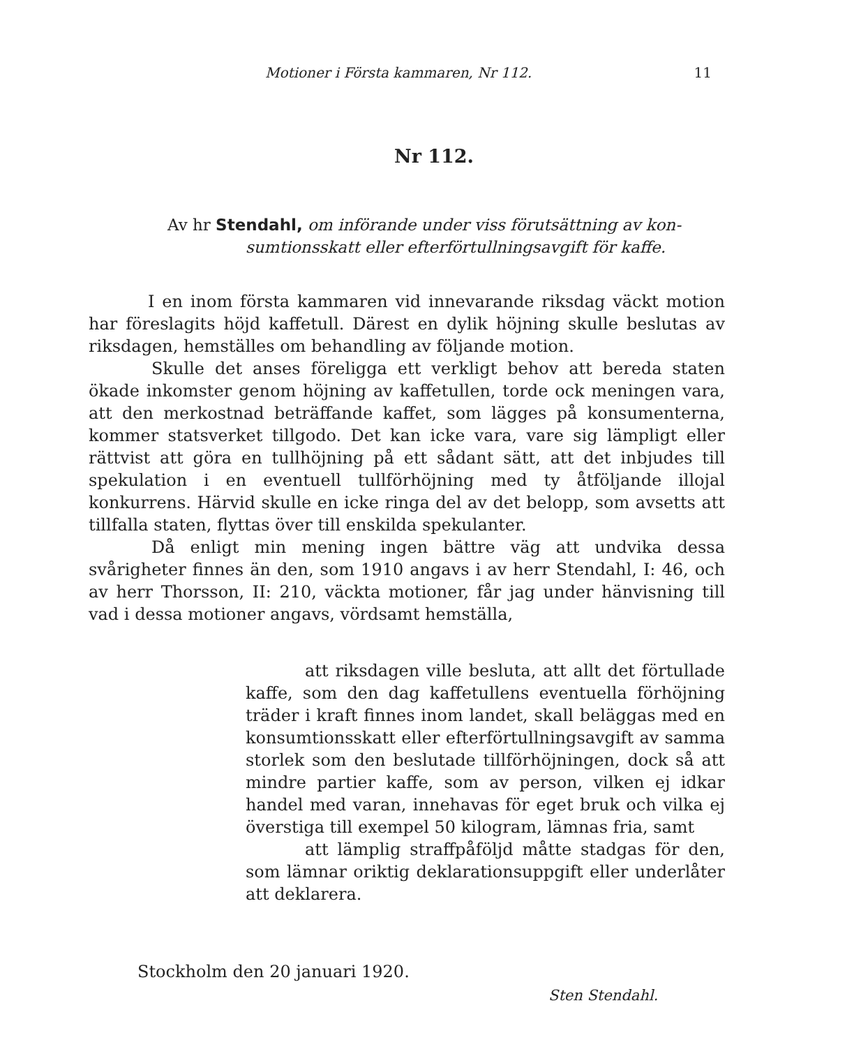Motioner i Första kammaren, Nr 112. 11
Nr 112.
Av hr Stendahl, om införande under viss förutsättning av kon-
sumtionsskatt eller efterförtullningsavgift för kaffe.
I en inom första kammaren vid innevarande riksdag väckt motion har föreslagits höjd kaffetull. Därest en dylik höjning skulle beslutas av riksdagen, hemställes om behandling av följande motion.
Skulle det anses föreligga ett verkligt behov att bereda staten ökade inkomster genom höjning av kaffetullen, torde ock meningen vara, att den merkostnad beträffande kaffet, som lägges på konsumenterna, kommer statsverket tillgodo. Det kan icke vara, vare sig lämpligt eller rättvist att göra en tullhöjning på ett sådant sätt, att det inbjudes till spekulation i en eventuell tullförhöjning med ty åtföljande illojal konkurrens. Härvid skulle en icke ringa del av det belopp, som avsetts att tillfalla staten, flyttas över till enskilda spekulanter.
Då enligt min mening ingen bättre väg att undvika dessa svårigheter finnes än den, som 1910 angavs i av herr Stendahl, I: 46, och av herr Thorsson, II: 210, väckta motioner, får jag under hänvisning till vad i dessa motioner angavs, vördsamt hemställa,
att riksdagen ville besluta, att allt det förtullade kaffe, som den dag kaffetullens eventuella förhöjning träder i kraft finnes inom landet, skall beläggas med en konsumtionsskatt eller efterförtullningsavgift av samma storlek som den beslutade tillförhöjningen, dock så att mindre partier kaffe, som av person, vilken ej idkar handel med varan, innehavas för eget bruk och vilka ej överstiga till exempel 50 kilogram, lämnas fria, samt
att lämplig straffpåföljd måtte stadgas för den, som lämnar oriktig deklarationsuppgift eller underlåter att deklarera.
Stockholm den 20 januari 1920.
Sten Stendahl.